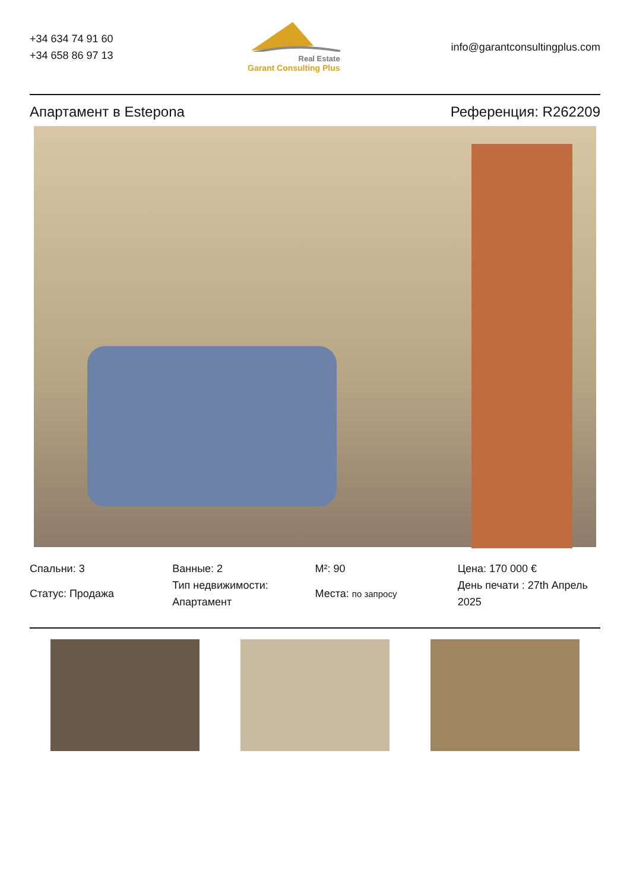+34 634 74 91 60
+34 658 86 97 13
Real Estate
Garant Consulting Plus
info@garantconsultingplus.com
Апартамент в Estepona Референция: R262209
Спальни: 3
Статус: Продажа
Ванные: 2
Тип недвижимости: Апартамент
M²: 90
Места: по запросу
Цена: 170 000 €
День печати : 27th Апрель 2025